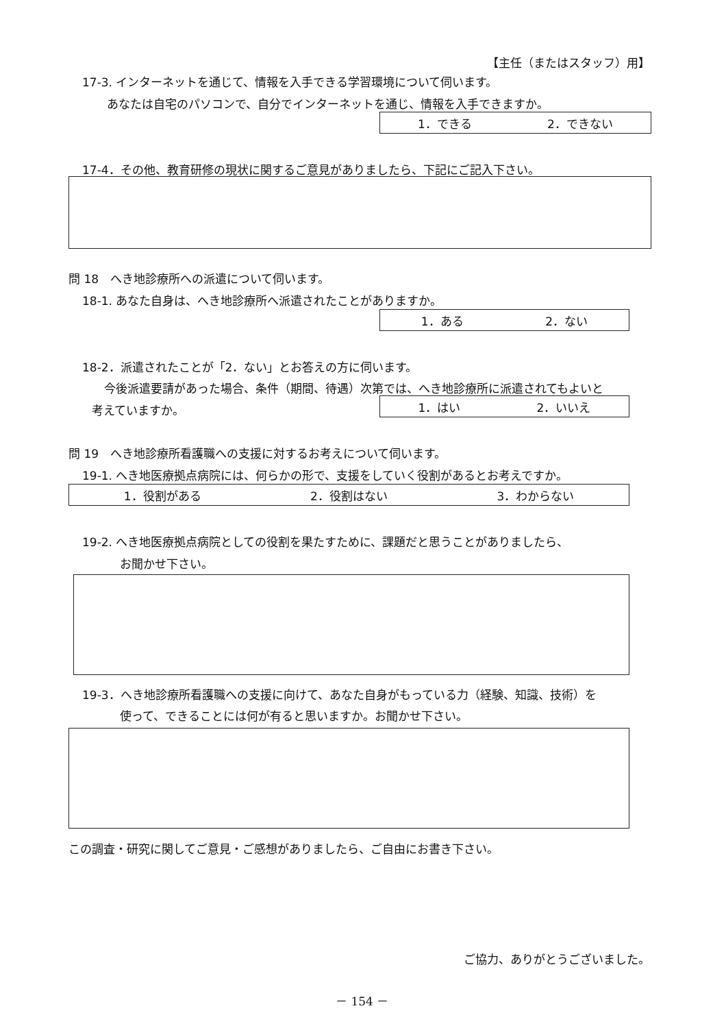【主任（またはスタッフ）用】
17-3. インターネットを通じて、情報を入手できる学習環境について伺います。
あなたは自宅のパソコンで、自分でインターネットを通じ、情報を入手できますか。
1．できる 2．できない
17-4．その他、教育研修の現状に関するご意見がありましたら、下記にご記入下さい。
問 18　へき地診療所への派遣について伺います。
18-1. あなた自身は、へき地診療所へ派遣されたことがありますか。
1．ある 2．ない
18-2．派遣されたことが「2．ない」とお答えの方に伺います。
今後派遣要請があった場合、条件（期間、待遇）次第では、へき地診療所に派遣されてもよいと
考えていますか。 1．はい 2．いいえ
問 19　へき地診療所看護職への支援に対するお考えについて伺います。
19-1. へき地医療拠点病院には、何らかの形で、支援をしていく役割があるとお考えですか。
1．役割がある 2．役割はない 3．わからない
19-2. へき地医療拠点病院としての役割を果たすために、課題だと思うことがありましたら、
お聞かせ下さい。
19-3．へき地診療所看護職への支援に向けて、あなた自身がもっている力（経験、知識、技術）を
使って、できることには何が有ると思いますか。お聞かせ下さい。
この調査・研究に関してご意見・ご感想がありましたら、ご自由にお書き下さい。
ご協力、ありがとうございました。
－ 154 －